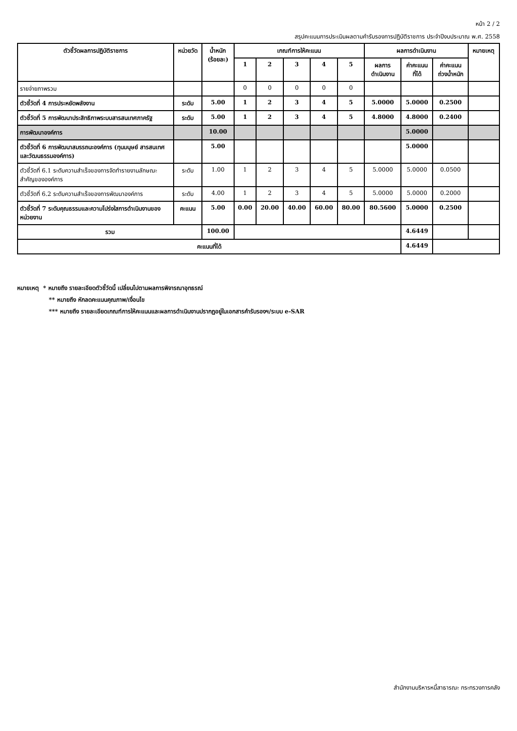หน้า 2 / 2
สรุปคะแนนการประเมินผลตามคำรับรองการปฏิบัติราชการ ประจำปีงบประมาณ พ.ศ. 2558
| ตัวชี้วัดผลการปฏิบัติราชการ | หน่วยวัด | น้ำหนัก (ร้อยละ) | เกณฑ์การให้คะแนน | | | | | ผลการดำเนินงาน | | | หมายเหตุ |
| --- | --- | --- | --- | --- | --- | --- | --- | --- | --- | --- | --- |
| | | | 1 | 2 | 3 | 4 | 5 | ผลการ ดำเนินงาน | ค่าคะแนน ที่ได้ | ค่าคะแนน ถ่วงน้ำหนัก | |
| รายจ่ายภาพรวม | | | 0 | 0 | 0 | 0 | 0 | | | | |
| ตัวชี้วัดที่ 4 การประหยัดพลังงาน | ระดับ | 5.00 | 1 | 2 | 3 | 4 | 5 | 5.0000 | 5.0000 | 0.2500 | |
| ตัวชี้วัดที่ 5 การพัฒนาประสิทธิภาพระบบสารสนเทศภาครัฐ | ระดับ | 5.00 | 1 | 2 | 3 | 4 | 5 | 4.8000 | 4.8000 | 0.2400 | |
| การพัฒนาองค์การ | | 10.00 | | | | | | | 5.0000 | | |
| ตัวชี้วัดที่ 6 การพัฒนาสมรรถนะองค์การ (ทุนมนุษย์ สารสนเทศ และวัฒนธรรมองค์การ) | | 5.00 | | | | | | | 5.0000 | | |
| ตัวชี้วัดที่ 6.1 ระดับความสำเร็จของการจัดทำรายงานลักษณะสำคัญขององค์การ | ระดับ | 1.00 | 1 | 2 | 3 | 4 | 5 | 5.0000 | 5.0000 | 0.0500 | |
| ตัวชี้วัดที่ 6.2 ระดับความสำเร็จของการพัฒนาองค์การ | ระดับ | 4.00 | 1 | 2 | 3 | 4 | 5 | 5.0000 | 5.0000 | 0.2000 | |
| ตัวชี้วัดที่ 7 ระดับคุณธรรมและความโปร่งใสการดำเนินงานของหน่วยงาน | คะแนน | 5.00 | 0.00 | 20.00 | 40.00 | 60.00 | 80.00 | 80.5600 | 5.0000 | 0.2500 | |
| รวม | | 100.00 | | | | | | | 4.6449 | | |
| คะแนนที่ได้ | | | | | | | | | 4.6449 | | |
หมายเหตุ * หมายถึง รายละเอียดตัวชี้วัดนี้ เปลี่ยนไปตามผลการพิจารณาอุทธรณ์
** หมายถึง หักลดคะแนนคุณภาพ/เงื่อนไข
*** หมายถึง รายละเอียดเกณฑ์การให้คะแนนและผลการดำเนินงานปรากฏอยู่ในเอกสารคำรับรองฯ/ระบบ e-SAR
สำนักงานบริหารหนี้สาธารณะ กระทรวงการคลัง